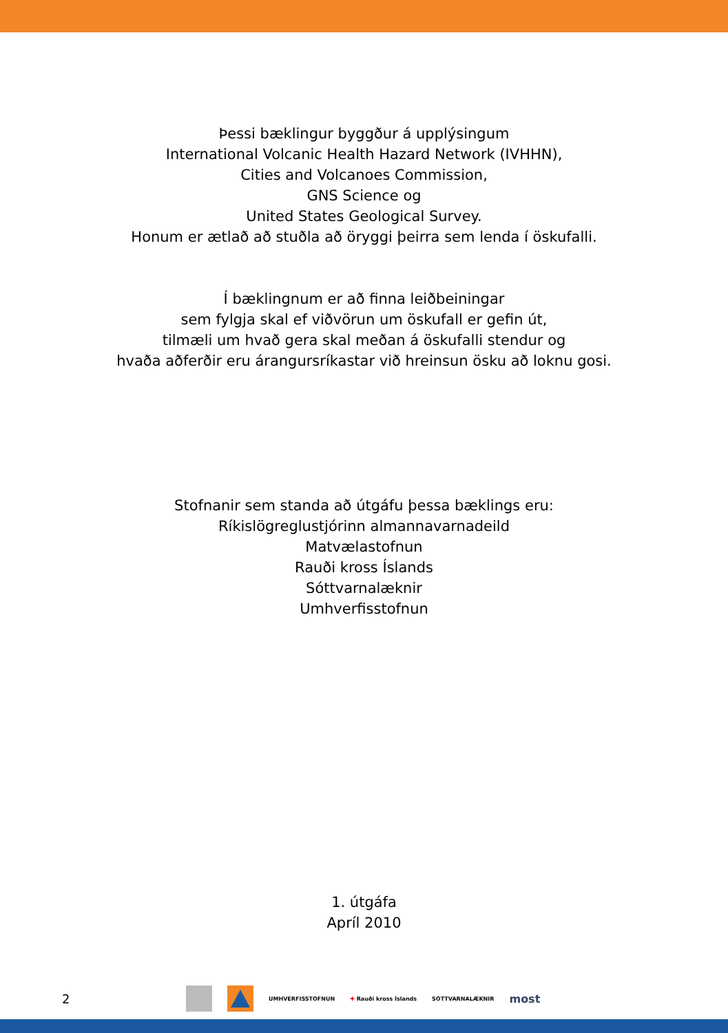Þessi bæklingur byggður á upplýsingum
International Volcanic Health Hazard Network (IVHHN),
Cities and Volcanoes Commission,
GNS Science og
United States Geological Survey.
Honum er ætlað að stuðla að öryggi þeirra sem lenda í öskufalli.
Í bæklingnum er að finna leiðbeiningar
sem fylgja skal ef viðvörun um öskufall er gefin út,
tilmæli um hvað gera skal meðan á öskufalli stendur og
hvaða aðferðir eru árangursríkastar við hreinsun ösku að loknu gosi.
Stofnanir sem standa að útgáfu þessa bæklings eru:
Ríkislögreglustjórinn almannavarnadeild
Matvælastofnun
Rauði kross Íslands
Sóttvarnalæknir
Umhverfisstofnun
1. útgáfa
Apríl 2010
2
UMHVERFISSTOFNUN ✚ Rauði kross Íslands SÓTTVARNALÆKNIR most